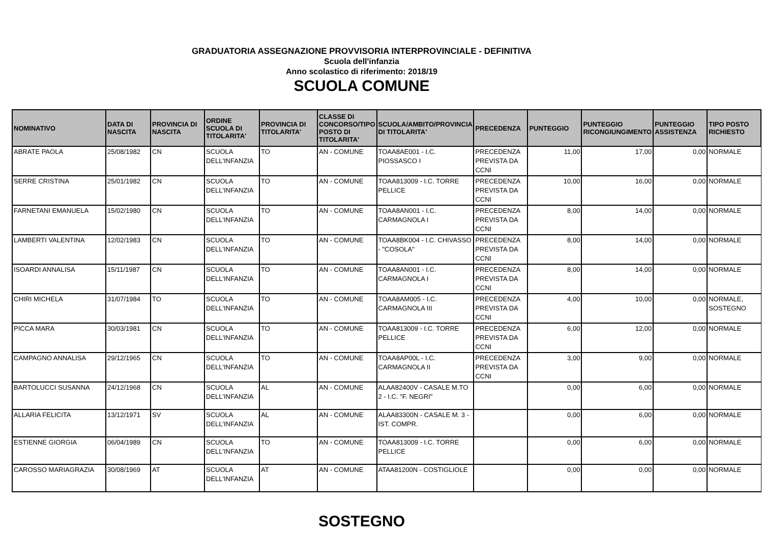GRADUATORIA ASSEGNAZIONE PROVVISORIA INTERPROVINCIALE - DEFINITIVA
Scuola dell'infanzia
Anno scolastico di riferimento: 2018/19
SCUOLA COMUNE
| NOMINATIVO | DATA DI NASCITA | PROVINCIA DI NASCITA | ORDINE SCUOLA DI TITOLARITA' | PROVINCIA DI TITOLARITA' | CLASSE DI CONCORSO/TIPO POSTO DI TITOLARITA' | SCUOLA/AMBITO/PROVINCIA DI TITOLARITA' | PRECEDENZA | PUNTEGGIO | PUNTEGGIO RICONGIUNGIMENTO | PUNTEGGIO ASSISTENZA | TIPO POSTO RICHIESTO |
| --- | --- | --- | --- | --- | --- | --- | --- | --- | --- | --- | --- |
| ABRATE PAOLA | 25/08/1982 | CN | SCUOLA DELL'INFANZIA | TO | AN - COMUNE | TOAA8AE001 - I.C. PIOSSASCO I | PRECEDENZA PREVISTA DA CCNI | 11,00 | 17,00 | 0,00 | NORMALE |
| SERRE CRISTINA | 25/01/1982 | CN | SCUOLA DELL'INFANZIA | TO | AN - COMUNE | TOAA813009 - I.C. TORRE PELLICE | PRECEDENZA PREVISTA DA CCNI | 10,00 | 16,00 | 0,00 | NORMALE |
| FARNETANI EMANUELA | 15/02/1980 | CN | SCUOLA DELL'INFANZIA | TO | AN - COMUNE | TOAA8AN001 - I.C. CARMAGNOLA I | PRECEDENZA PREVISTA DA CCNI | 8,00 | 14,00 | 0,00 | NORMALE |
| LAMBERTI VALENTINA | 12/02/1983 | CN | SCUOLA DELL'INFANZIA | TO | AN - COMUNE | TOAA8BK004 - I.C. CHIVASSO - "COSOLA" | PRECEDENZA PREVISTA DA CCNI | 8,00 | 14,00 | 0,00 | NORMALE |
| ISOARDI ANNALISA | 15/11/1987 | CN | SCUOLA DELL'INFANZIA | TO | AN - COMUNE | TOAA8AN001 - I.C. CARMAGNOLA I | PRECEDENZA PREVISTA DA CCNI | 8,00 | 14,00 | 0,00 | NORMALE |
| CHIRI MICHELA | 31/07/1984 | TO | SCUOLA DELL'INFANZIA | TO | AN - COMUNE | TOAA8AM005 - I.C. CARMAGNOLA III | PRECEDENZA PREVISTA DA CCNI | 4,00 | 10,00 | 0,00 | NORMALE, SOSTEGNO |
| PICCA MARA | 30/03/1981 | CN | SCUOLA DELL'INFANZIA | TO | AN - COMUNE | TOAA813009 - I.C. TORRE PELLICE | PRECEDENZA PREVISTA DA CCNI | 6,00 | 12,00 | 0,00 | NORMALE |
| CAMPAGNO ANNALISA | 29/12/1965 | CN | SCUOLA DELL'INFANZIA | TO | AN - COMUNE | TOAA8AP00L - I.C. CARMAGNOLA II | PRECEDENZA PREVISTA DA CCNI | 3,00 | 9,00 | 0,00 | NORMALE |
| BARTOLUCCI SUSANNA | 24/12/1968 | CN | SCUOLA DELL'INFANZIA | AL | AN - COMUNE | ALAA82400V - CASALE M.TO 2 - I.C. "F. NEGRI" | | 0,00 | 6,00 | 0,00 | NORMALE |
| ALLARIA FELICITA | 13/12/1971 | SV | SCUOLA DELL'INFANZIA | AL | AN - COMUNE | ALAA83300N - CASALE M. 3 - IST. COMPR. | | 0,00 | 6,00 | 0,00 | NORMALE |
| ESTIENNE GIORGIA | 06/04/1989 | CN | SCUOLA DELL'INFANZIA | TO | AN - COMUNE | TOAA813009 - I.C. TORRE PELLICE | | 0,00 | 6,00 | 0,00 | NORMALE |
| CAROSSO MARIAGRAZIA | 30/08/1969 | AT | SCUOLA DELL'INFANZIA | AT | AN - COMUNE | ATAA81200N - COSTIGLIOLE | | 0,00 | 0,00 | 0,00 | NORMALE |
SOSTEGNO